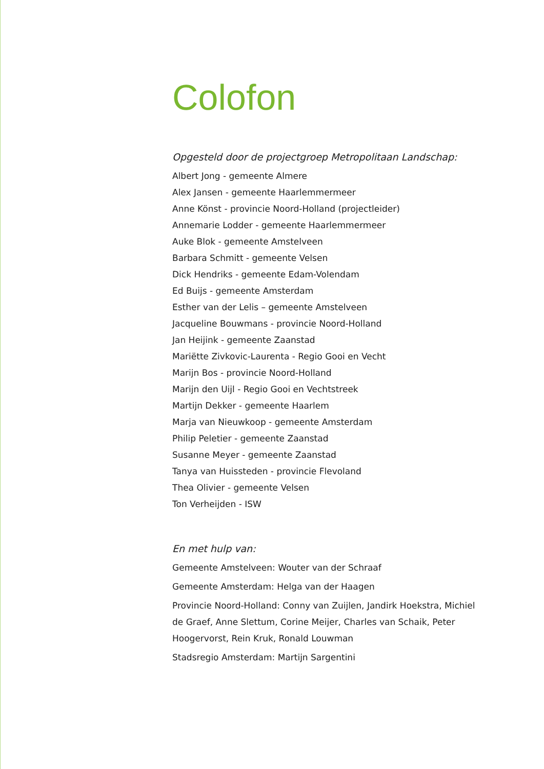Colofon
Opgesteld door de projectgroep Metropolitaan Landschap:
Albert Jong - gemeente Almere
Alex Jansen - gemeente Haarlemmermeer
Anne Könst - provincie Noord-Holland (projectleider)
Annemarie Lodder - gemeente Haarlemmermeer
Auke Blok - gemeente Amstelveen
Barbara Schmitt - gemeente Velsen
Dick Hendriks - gemeente Edam-Volendam
Ed Buijs - gemeente Amsterdam
Esther van der Lelis – gemeente Amstelveen
Jacqueline Bouwmans - provincie Noord-Holland
Jan Heijink - gemeente Zaanstad
Mariëtte Zivkovic-Laurenta - Regio Gooi en Vecht
Marijn Bos - provincie Noord-Holland
Marijn den Uijl - Regio Gooi en Vechtstreek
Martijn Dekker - gemeente Haarlem
Marja van Nieuwkoop - gemeente Amsterdam
Philip Peletier - gemeente Zaanstad
Susanne Meyer - gemeente Zaanstad
Tanya van Huissteden - provincie Flevoland
Thea Olivier - gemeente Velsen
Ton Verheijden - ISW
En met hulp van:
Gemeente Amstelveen: Wouter van der Schraaf
Gemeente Amsterdam: Helga van der Haagen
Provincie Noord-Holland: Conny van Zuijlen, Jandirk Hoekstra, Michiel de Graef, Anne Slettum, Corine Meijer, Charles van Schaik, Peter Hoog­ervorst, Rein Kruk, Ronald Louwman
Stadsregio Amsterdam: Martijn Sargentini